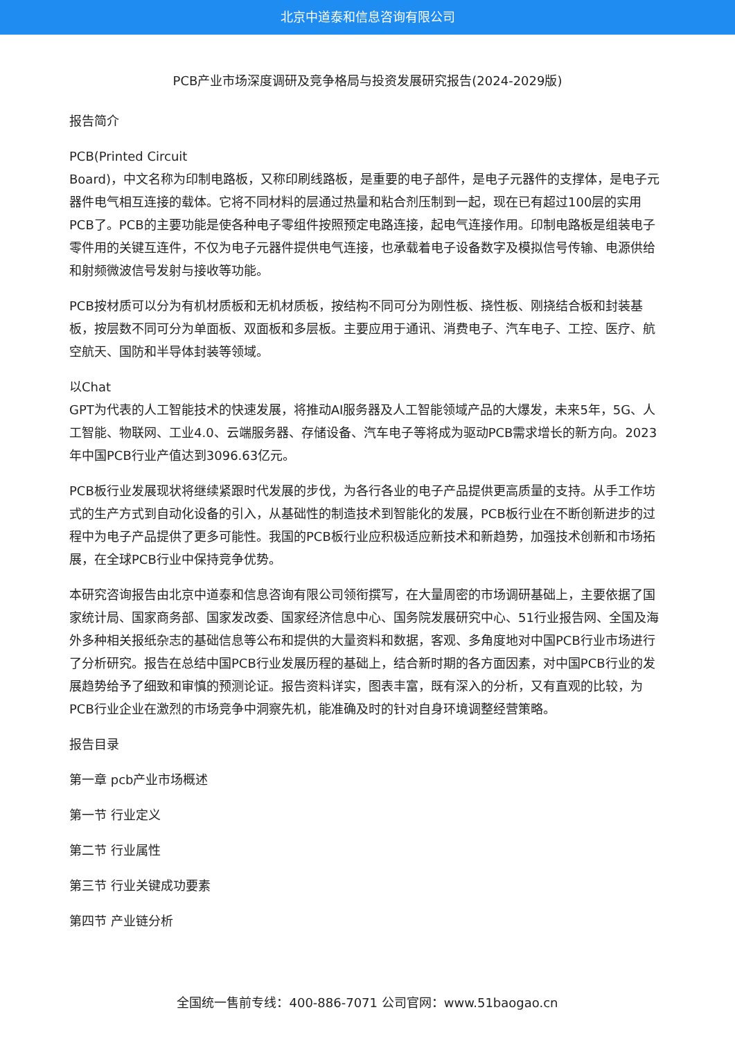北京中道泰和信息咨询有限公司
PCB产业市场深度调研及竞争格局与投资发展研究报告(2024-2029版)
报告简介
PCB(Printed Circuit
Board)，中文名称为印制电路板，又称印刷线路板，是重要的电子部件，是电子元器件的支撑体，是电子元器件电气相互连接的载体。它将不同材料的层通过热量和粘合剂压制到一起，现在已有超过100层的实用PCB了。PCB的主要功能是使各种电子零组件按照预定电路连接，起电气连接作用。印制电路板是组装电子零件用的关键互连件，不仅为电子元器件提供电气连接，也承载着电子设备数字及模拟信号传输、电源供给和射频微波信号发射与接收等功能。
PCB按材质可以分为有机材质板和无机材质板，按结构不同可分为刚性板、挠性板、刚挠结合板和封装基板，按层数不同可分为单面板、双面板和多层板。主要应用于通讯、消费电子、汽车电子、工控、医疗、航空航天、国防和半导体封装等领域。
以Chat
GPT为代表的人工智能技术的快速发展，将推动AI服务器及人工智能领域产品的大爆发，未来5年，5G、人工智能、物联网、工业4.0、云端服务器、存储设备、汽车电子等将成为驱动PCB需求增长的新方向。2023年中国PCB行业产值达到3096.63亿元。
PCB板行业发展现状将继续紧跟时代发展的步伐，为各行各业的电子产品提供更高质量的支持。从手工作坊式的生产方式到自动化设备的引入，从基础性的制造技术到智能化的发展，PCB板行业在不断创新进步的过程中为电子产品提供了更多可能性。我国的PCB板行业应积极适应新技术和新趋势，加强技术创新和市场拓展，在全球PCB行业中保持竞争优势。
本研究咨询报告由北京中道泰和信息咨询有限公司领衔撰写，在大量周密的市场调研基础上，主要依据了国家统计局、国家商务部、国家发改委、国家经济信息中心、国务院发展研究中心、51行业报告网、全国及海外多种相关报纸杂志的基础信息等公布和提供的大量资料和数据，客观、多角度地对中国PCB行业市场进行了分析研究。报告在总结中国PCB行业发展历程的基础上，结合新时期的各方面因素，对中国PCB行业的发展趋势给予了细致和审慎的预测论证。报告资料详实，图表丰富，既有深入的分析，又有直观的比较，为PCB行业企业在激烈的市场竞争中洞察先机，能准确及时的针对自身环境调整经营策略。
报告目录
第一章 pcb产业市场概述
第一节 行业定义
第二节 行业属性
第三节 行业关键成功要素
第四节 产业链分析
全国统一售前专线：400-886-7071 公司官网：www.51baogao.cn